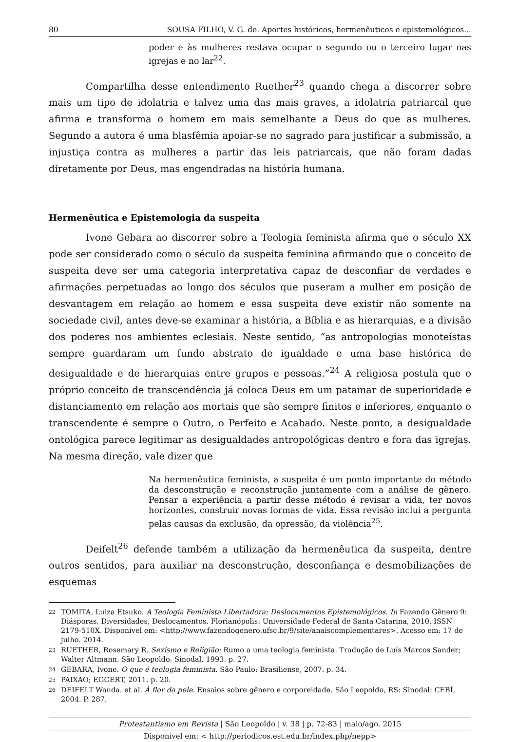80 SOUSA FILHO, V. G. de. Aportes históricos, hermenêuticos e epistemológicos...
poder e às mulheres restava ocupar o segundo ou o terceiro lugar nas igrejas e no lar<sup>22</sup>.
Compartilha desse entendimento Ruether<sup>23</sup> quando chega a discorrer sobre mais um tipo de idolatria e talvez uma das mais graves, a idolatria patriarcal que afirma e transforma o homem em mais semelhante a Deus do que as mulheres. Segundo a autora é uma blasfêmia apoiar-se no sagrado para justificar a submissão, a injustiça contra as mulheres a partir das leis patriarcais, que não foram dadas diretamente por Deus, mas engendradas na história humana.
Hermenêutica e Epistemologia da suspeita
Ivone Gebara ao discorrer sobre a Teologia feminista afirma que o século XX pode ser considerado como o século da suspeita feminina afirmando que o conceito de suspeita deve ser uma categoria interpretativa capaz de desconfiar de verdades e afirmações perpetuadas ao longo dos séculos que puseram a mulher em posição de desvantagem em relação ao homem e essa suspeita deve existir não somente na sociedade civil, antes deve-se examinar a história, a Bíblia e as hierarquias, e a divisão dos poderes nos ambientes eclesiais. Neste sentido, “as antropologias monoteístas sempre guardaram um fundo abstrato de igualdade e uma base histórica de desigualdade e de hierarquias entre grupos e pessoas.”<sup>24</sup> A religiosa postula que o próprio conceito de transcendência já coloca Deus em um patamar de superioridade e distanciamento em relação aos mortais que são sempre finitos e inferiores, enquanto o transcendente é sempre o Outro, o Perfeito e Acabado. Neste ponto, a desigualdade ontológica parece legitimar as desigualdades antropológicas dentro e fora das igrejas. Na mesma direção, vale dizer que
Na hermenêutica feminista, a suspeita é um ponto importante do método da desconstrução e reconstrução juntamente com a análise de gênero. Pensar a experiência a partir desse método é revisar a vida, ter novos horizontes, construir novas formas de vida. Essa revisão inclui a pergunta pelas causas da exclusão, da opressão, da violência<sup>25</sup>.
Deifelt<sup>26</sup> defende também a utilização da hermenêutica da suspeita, dentre outros sentidos, para auxiliar na desconstrução, desconfiança e desmobilizações de esquemas
22 TOMITA, Luiza Etsuko. A Teologia Feminista Libertadora: Deslocamentos Epistemológicos. In Fazendo Gênero 9: Diásporas, Diversidades, Deslocamentos. Florianópolis: Universidade Federal de Santa Catarina, 2010. ISSN 2179-510X. Disponível em: <http://www.fazendogenero.ufsc.br/9/site/anaiscomplementares>. Acesso em: 17 de julho. 2014.
23 RUETHER, Rosemary R. Sexismo e Religião: Rumo a uma teologia feminista. Tradução de Luís Marcos Sander; Walter Altmann. São Leopoldo: Sinodal, 1993. p. 27.
24 GEBARA, Ivone. O que é teologia feminista. São Paulo: Brasiliense, 2007. p. 34.
25 PAIXÃO; EGGERT, 2011. p. 20.
26 DEIFELT Wanda. et al. À flor da pele. Ensaios sobre gênero e corporeidade. São Leopoldo, RS: Sinodal: CEBÍ, 2004. P. 287.
Protestantismo em Revista | São Leopoldo | v. 38 | p. 72-83 | maio/ago. 2015
Disponível em: < http://periodicos.est.edu.br/index.php/nepp>